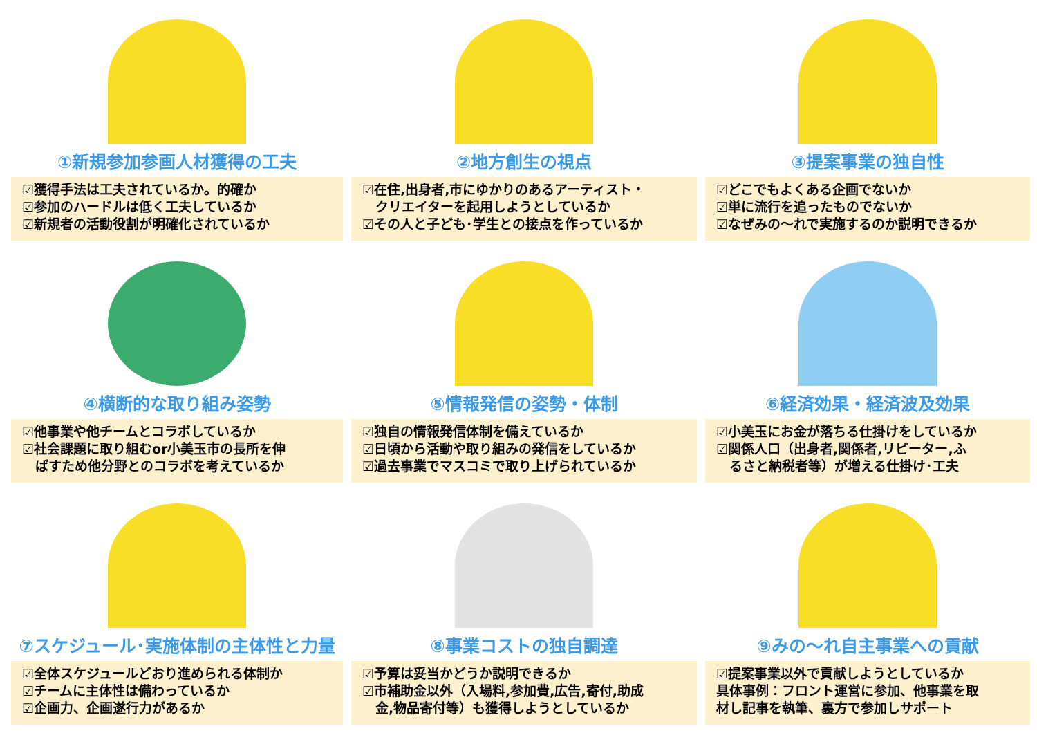①新規参加参画人材獲得の工夫
☑獲得手法は工夫されているか。的確か
☑参加のハードルは低く工夫しているか
☑新規者の活動役割が明確化されているか
②地方創生の視点
☑在住,出身者,市にゆかりのあるアーティスト・
　クリエイターを起用しようとしているか
☑その人と子ども･学生との接点を作っているか
③提案事業の独自性
☑どこでもよくある企画でないか
☑単に流行を追ったものでないか
☑なぜみの〜れで実施するのか説明できるか
④横断的な取り組み姿勢
☑他事業や他チームとコラボしているか
☑社会課題に取り組むor小美玉市の長所を伸
　ばすため他分野とのコラボを考えているか
⑤情報発信の姿勢・体制
☑独自の情報発信体制を備えているか
☑日頃から活動や取り組みの発信をしているか
☑過去事業でマスコミで取り上げられているか
⑥経済効果・経済波及効果
☑小美玉にお金が落ちる仕掛けをしているか
☑関係人口（出身者,関係者,リピーター,ふ
　るさと納税者等）が増える仕掛け･工夫
⑦スケジュール･実施体制の主体性と力量
☑全体スケジュールどおり進められる体制か
☑チームに主体性は備わっているか
☑企画力、企画遂行力があるか
⑧事業コストの独自調達
☑予算は妥当かどうか説明できるか
☑市補助金以外（入場料,参加費,広告,寄付,助成
　金,物品寄付等）も獲得しようとしているか
⑨みの〜れ自主事業への貢献
☑提案事業以外で貢献しようとしているか
具体事例：フロント運営に参加、他事業を取
材し記事を執筆、裏方で参加しサポート